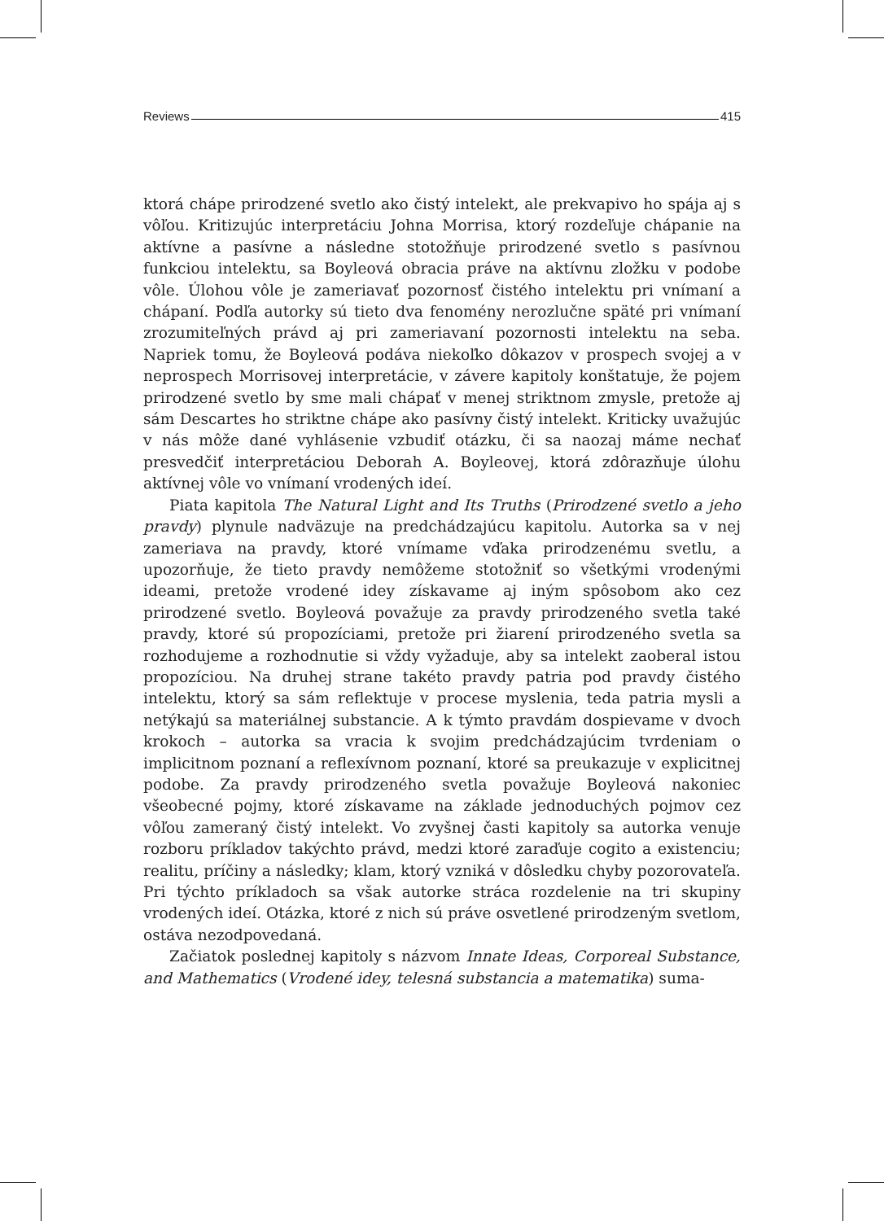Reviews 415
ktorá chápe prirodzené svetlo ako čistý intelekt, ale prekvapivo ho spája aj s vôľou. Kritizujúc interpretáciu Johna Morrisa, ktorý rozdeľuje chápanie na aktívne a pasívne a následne stotožňuje prirodzené svetlo s pasívnou funkciou intelektu, sa Boyleová obracia práve na aktívnu zložku v podobe vôle. Úlohou vôle je zameriavať pozornosť čistého intelektu pri vnímaní a chápaní. Podľa autorky sú tieto dva fenomény nerozlučne späté pri vnímaní zrozumiteľných právd aj pri zameriavaní pozornosti intelektu na seba. Napriek tomu, že Boyleová podáva niekoľko dôkazov v prospech svojej a v neprospech Morrisovej interpretácie, v závere kapitoly konštatuje, že pojem prirodzené svetlo by sme mali chápať v menej striktnom zmysle, pretože aj sám Descartes ho striktne chápe ako pasívny čistý intelekt. Kriticky uvažujúc v nás môže dané vyhlásenie vzbudiť otázku, či sa naozaj máme nechať presvedčiť interpretáciou Deborah A. Boyleovej, ktorá zdôrazňuje úlohu aktívnej vôle vo vnímaní vrodených ideí.
Piata kapitola The Natural Light and Its Truths (Prirodzené svetlo a jeho pravdy) plynule nadväzuje na predchádzajúcu kapitolu. Autorka sa v nej zameriava na pravdy, ktoré vnímame vďaka prirodzenému svetlu, a upozorňuje, že tieto pravdy nemôžeme stotožniť so všetkými vrodenými ideami, pretože vrodené idey získavame aj iným spôsobom ako cez prirodzené svetlo. Boyleová považuje za pravdy prirodzeného svetla také pravdy, ktoré sú propozíciami, pretože pri žiarení prirodzeného svetla sa rozhodujeme a rozhodnutie si vždy vyžaduje, aby sa intelekt zaoberal istou propozíciou. Na druhej strane takéto pravdy patria pod pravdy čistého intelektu, ktorý sa sám reflektuje v procese myslenia, teda patria mysli a netýkajú sa materiálnej substancie. A k týmto pravdám dospievame v dvoch krokoch – autorka sa vracia k svojim predchádzajúcim tvrdeniam o implicitnom poznaní a reflexívnom poznaní, ktoré sa preukazuje v explicitnej podobe. Za pravdy prirodzeného svetla považuje Boyleová nakoniec všeobecné pojmy, ktoré získavame na základe jednoduchých pojmov cez vôľou zameraný čistý intelekt. Vo zvyšnej časti kapitoly sa autorka venuje rozboru príkladov takýchto právd, medzi ktoré zaraďuje cogito a existenciu; realitu, príčiny a následky; klam, ktorý vzniká v dôsledku chyby pozorovateľa. Pri týchto príkladoch sa však autorke stráca rozdelenie na tri skupiny vrodených ideí. Otázka, ktoré z nich sú práve osvetlené prirodzeným svetlom, ostáva nezodpovedaná.
Začiatok poslednej kapitoly s názvom Innate Ideas, Corporeal Substance, and Mathematics (Vrodené idey, telesná substancia a matematika) suma-